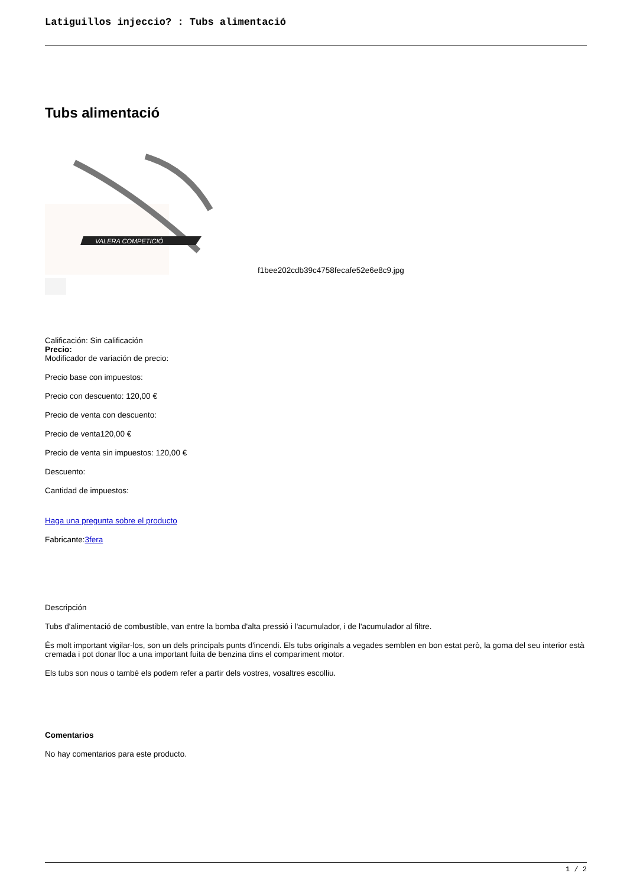Latiguillos injeccio? : Tubs alimentació
Tubs alimentació
VALERA COMPETICIÓ
f1bee202cdb39c4758fecafe52e6e8c9.jpg
Calificación: Sin calificación
Precio:
Modificador de variación de precio:
Precio base con impuestos:
Precio con descuento: 120,00 €
Precio de venta con descuento:
Precio de venta120,00 €
Precio de venta sin impuestos: 120,00 €
Descuento:
Cantidad de impuestos:
Haga una pregunta sobre el producto
Fabricante:3fera
Descripción
Tubs d'alimentació de combustible, van entre la bomba d'alta pressió i l'acumulador, i de l'acumulador al filtre.
És molt important vigilar-los, son un dels principals punts d'incendi. Els tubs originals a vegades semblen en bon estat però, la goma del seu interior està cremada i pot donar lloc a una important fuita de benzina dins el compariment motor.
Els tubs son nous o també els podem refer a partir dels vostres, vosaltres escolliu.
Comentarios
No hay comentarios para este producto.
1 / 2